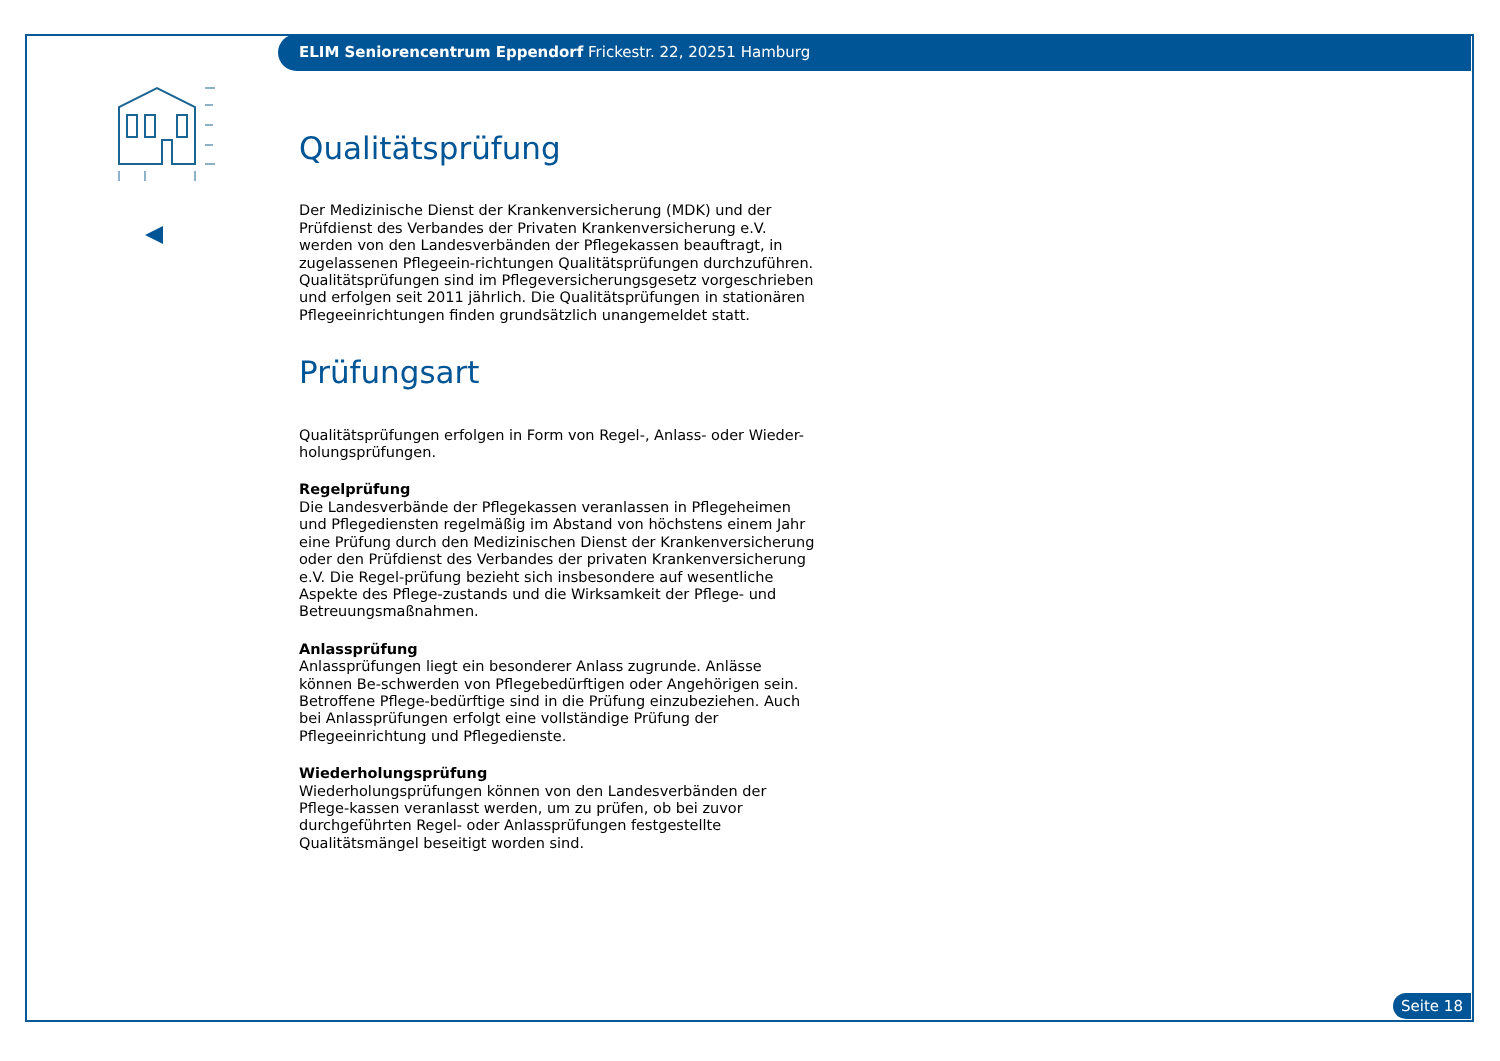ELIM Seniorencentrum Eppendorf Frickestr. 22, 20251 Hamburg
Qualitätsprüfung
Der Medizinische Dienst der Krankenversicherung (MDK) und der Prüfdienst des Verbandes der Privaten Krankenversicherung e.V. werden von den Landesverbänden der Pflegekassen beauftragt, in zugelassenen Pflegeein-richtungen Qualitätsprüfungen durchzuführen. Qualitätsprüfungen sind im Pflegeversicherungsgesetz vorgeschrieben und erfolgen seit 2011 jährlich. Die Qualitätsprüfungen in stationären Pflegeeinrichtungen finden grundsätzlich unangemeldet statt.
Prüfungsart
Qualitätsprüfungen erfolgen in Form von Regel-, Anlass- oder Wieder-holungsprüfungen.
Regelprüfung
Die Landesverbände der Pflegekassen veranlassen in Pflegeheimen und Pflegediensten regelmäßig im Abstand von höchstens einem Jahr eine Prüfung durch den Medizinischen Dienst der Krankenversicherung oder den Prüfdienst des Verbandes der privaten Krankenversicherung e.V. Die Regel-prüfung bezieht sich insbesondere auf wesentliche Aspekte des Pflege-zustands und die Wirksamkeit der Pflege- und Betreuungsmaßnahmen.
Anlassprüfung
Anlassprüfungen liegt ein besonderer Anlass zugrunde. Anlässe können Be-schwerden von Pflegebedürftigen oder Angehörigen sein. Betroffene Pflege-bedürftige sind in die Prüfung einzubeziehen. Auch bei Anlassprüfungen erfolgt eine vollständige Prüfung der Pflegeeinrichtung und Pflegedienste.
Wiederholungsprüfung
Wiederholungsprüfungen können von den Landesverbänden der Pflege-kassen veranlasst werden, um zu prüfen, ob bei zuvor durchgeführten Regel- oder Anlassprüfungen festgestellte Qualitätsmängel beseitigt worden sind.
Seite 18